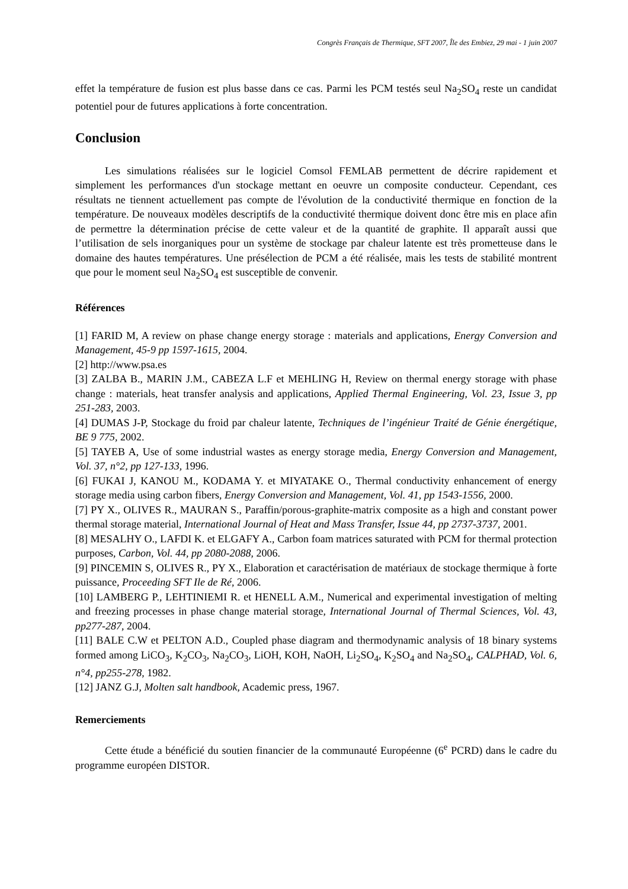Congrès Français de Thermique, SFT 2007, Île des Embiez, 29 mai - 1 juin 2007
effet la température de fusion est plus basse dans ce cas. Parmi les PCM testés seul Na<sub>2</sub>SO<sub>4</sub> reste un candidat potentiel pour de futures applications à forte concentration.
Conclusion
Les simulations réalisées sur le logiciel Comsol FEMLAB permettent de décrire rapidement et simplement les performances d'un stockage mettant en oeuvre un composite conducteur. Cependant, ces résultats ne tiennent actuellement pas compte de l'évolution de la conductivité thermique en fonction de la température. De nouveaux modèles descriptifs de la conductivité thermique doivent donc être mis en place afin de permettre la détermination précise de cette valeur et de la quantité de graphite. Il apparaît aussi que l’utilisation de sels inorganiques pour un système de stockage par chaleur latente est très prometteuse dans le domaine des hautes températures. Une présélection de PCM a été réalisée, mais les tests de stabilité montrent que pour le moment seul Na<sub>2</sub>SO<sub>4</sub> est susceptible de convenir.
Références
[1] FARID M, A review on phase change energy storage : materials and applications, Energy Conversion and Management, 45-9 pp 1597-1615, 2004.
[2] http://www.psa.es
[3] ZALBA B., MARIN J.M., CABEZA L.F et MEHLING H, Review on thermal energy storage with phase change : materials, heat transfer analysis and applications, Applied Thermal Engineering, Vol. 23, Issue 3, pp 251-283, 2003.
[4] DUMAS J-P, Stockage du froid par chaleur latente, Techniques de l’ingénieur Traité de Génie énergétique, BE 9 775, 2002.
[5] TAYEB A, Use of some industrial wastes as energy storage media, Energy Conversion and Management, Vol. 37, n°2, pp 127-133, 1996.
[6] FUKAI J, KANOU M., KODAMA Y. et MIYATAKE O., Thermal conductivity enhancement of energy storage media using carbon fibers, Energy Conversion and Management, Vol. 41, pp 1543-1556, 2000.
[7] PY X., OLIVES R., MAURAN S., Paraffin/porous-graphite-matrix composite as a high and constant power thermal storage material, International Journal of Heat and Mass Transfer, Issue 44, pp 2737-3737, 2001.
[8] MESALHY O., LAFDI K. et ELGAFY A., Carbon foam matrices saturated with PCM for thermal protection purposes, Carbon, Vol. 44, pp 2080-2088, 2006.
[9] PINCEMIN S, OLIVES R., PY X., Elaboration et caractérisation de matériaux de stockage thermique à forte puissance, Proceeding SFT Ile de Ré, 2006.
[10] LAMBERG P., LEHTINIEMI R. et HENELL A.M., Numerical and experimental investigation of melting and freezing processes in phase change material storage, International Journal of Thermal Sciences, Vol. 43, pp277-287, 2004.
[11] BALE C.W et PELTON A.D., Coupled phase diagram and thermodynamic analysis of 18 binary systems formed among LiCO<sub>3</sub>, K<sub>2</sub>CO<sub>3</sub>, Na<sub>2</sub>CO<sub>3</sub>, LiOH, KOH, NaOH, Li<sub>2</sub>SO<sub>4</sub>, K<sub>2</sub>SO<sub>4</sub> and Na<sub>2</sub>SO<sub>4</sub>, CALPHAD, Vol. 6, n°4, pp255-278, 1982.
[12] JANZ G.J, Molten salt handbook, Academic press, 1967.
Remerciements
Cette étude a bénéficié du soutien financier de la communauté Européenne (6<sup>e</sup> PCRD) dans le cadre du programme européen DISTOR.